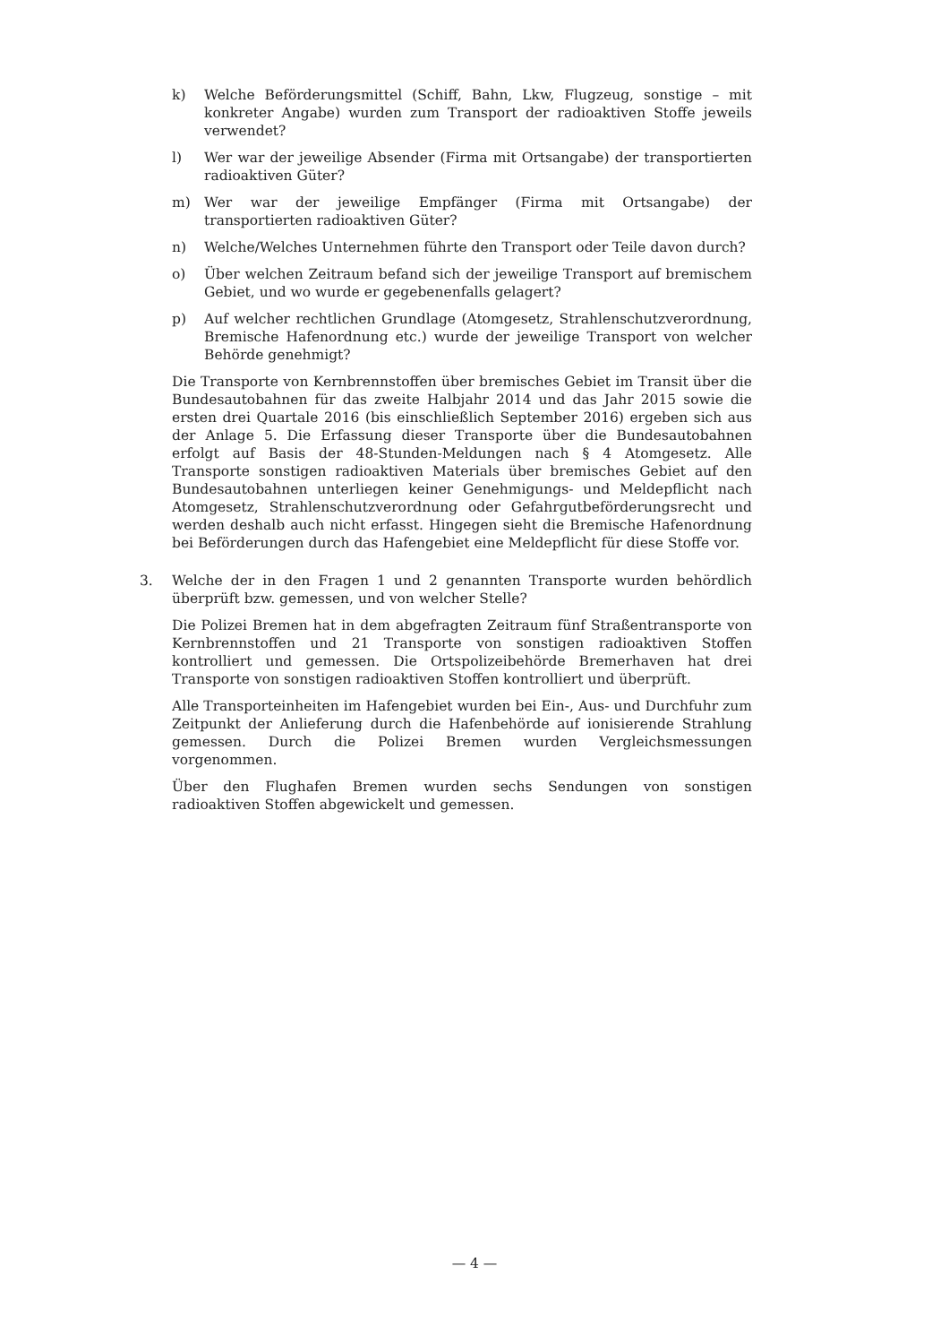k) Welche Beförderungsmittel (Schiff, Bahn, Lkw, Flugzeug, sonstige – mit konkreter Angabe) wurden zum Transport der radioaktiven Stoffe jeweils verwendet?
l) Wer war der jeweilige Absender (Firma mit Ortsangabe) der transportierten radioaktiven Güter?
m) Wer war der jeweilige Empfänger (Firma mit Ortsangabe) der transportierten radioaktiven Güter?
n) Welche/Welches Unternehmen führte den Transport oder Teile davon durch?
o) Über welchen Zeitraum befand sich der jeweilige Transport auf bremischem Gebiet, und wo wurde er gegebenenfalls gelagert?
p) Auf welcher rechtlichen Grundlage (Atomgesetz, Strahlenschutzverordnung, Bremische Hafenordnung etc.) wurde der jeweilige Transport von welcher Behörde genehmigt?
Die Transporte von Kernbrennstoffen über bremisches Gebiet im Transit über die Bundesautobahnen für das zweite Halbjahr 2014 und das Jahr 2015 sowie die ersten drei Quartale 2016 (bis einschließlich September 2016) ergeben sich aus der Anlage 5. Die Erfassung dieser Transporte über die Bundesautobahnen erfolgt auf Basis der 48-Stunden-Meldungen nach § 4 Atomgesetz. Alle Transporte sonstigen radioaktiven Materials über bremisches Gebiet auf den Bundesautobahnen unterliegen keiner Genehmigungs- und Meldepflicht nach Atomgesetz, Strahlenschutzverordnung oder Gefahrgutbeförderungsrecht und werden deshalb auch nicht erfasst. Hingegen sieht die Bremische Hafenordnung bei Beförderungen durch das Hafengebiet eine Meldepflicht für diese Stoffe vor.
3. Welche der in den Fragen 1 und 2 genannten Transporte wurden behördlich überprüft bzw. gemessen, und von welcher Stelle?
Die Polizei Bremen hat in dem abgefragten Zeitraum fünf Straßentransporte von Kernbrennstoffen und 21 Transporte von sonstigen radioaktiven Stoffen kontrolliert und gemessen. Die Ortspolizeibehörde Bremerhaven hat drei Transporte von sonstigen radioaktiven Stoffen kontrolliert und überprüft.
Alle Transporteinheiten im Hafengebiet wurden bei Ein-, Aus- und Durchfuhr zum Zeitpunkt der Anlieferung durch die Hafenbehörde auf ionisierende Strahlung gemessen. Durch die Polizei Bremen wurden Vergleichsmessungen vorgenommen.
Über den Flughafen Bremen wurden sechs Sendungen von sonstigen radioaktiven Stoffen abgewickelt und gemessen.
— 4 —